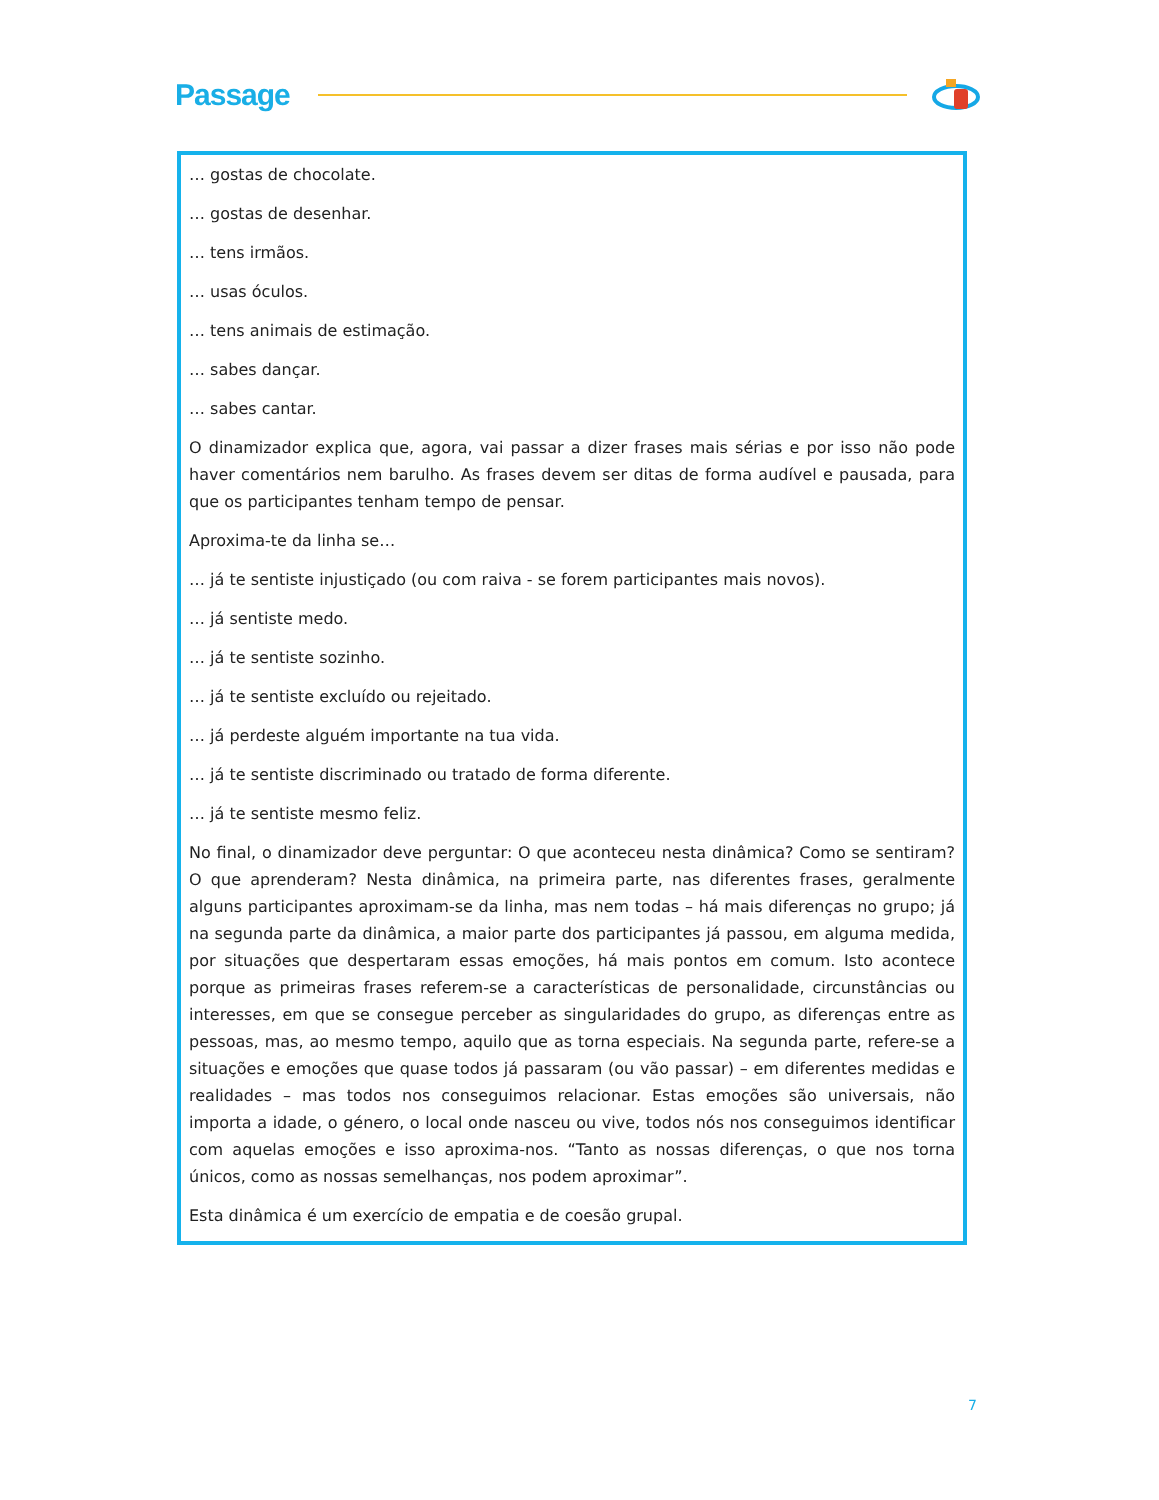Passage
… gostas de chocolate.
… gostas de desenhar.
… tens irmãos.
… usas óculos.
… tens animais de estimação.
… sabes dançar.
… sabes cantar.
O dinamizador explica que, agora, vai passar a dizer frases mais sérias e por isso não pode haver comentários nem barulho. As frases devem ser ditas de forma audível e pausada, para que os participantes tenham tempo de pensar.
Aproxima-te da linha se…
… já te sentiste injustiçado (ou com raiva - se forem participantes mais novos).
… já sentiste medo.
… já te sentiste sozinho.
… já te sentiste excluído ou rejeitado.
… já perdeste alguém importante na tua vida.
… já te sentiste discriminado ou tratado de forma diferente.
… já te sentiste mesmo feliz.
No final, o dinamizador deve perguntar: O que aconteceu nesta dinâmica? Como se sentiram? O que aprenderam? Nesta dinâmica, na primeira parte, nas diferentes frases, geralmente alguns participantes aproximam-se da linha, mas nem todas – há mais diferenças no grupo; já na segunda parte da dinâmica, a maior parte dos participantes já passou, em alguma medida, por situações que despertaram essas emoções, há mais pontos em comum. Isto acontece porque as primeiras frases referem-se a características de personalidade, circunstâncias ou interesses, em que se consegue perceber as singularidades do grupo, as diferenças entre as pessoas, mas, ao mesmo tempo, aquilo que as torna especiais. Na segunda parte, refere-se a situações e emoções que quase todos já passaram (ou vão passar) – em diferentes medidas e realidades – mas todos nos conseguimos relacionar. Estas emoções são universais, não importa a idade, o género, o local onde nasceu ou vive, todos nós nos conseguimos identificar com aquelas emoções e isso aproxima-nos. “Tanto as nossas diferenças, o que nos torna únicos, como as nossas semelhanças, nos podem aproximar”.
Esta dinâmica é um exercício de empatia e de coesão grupal.
7